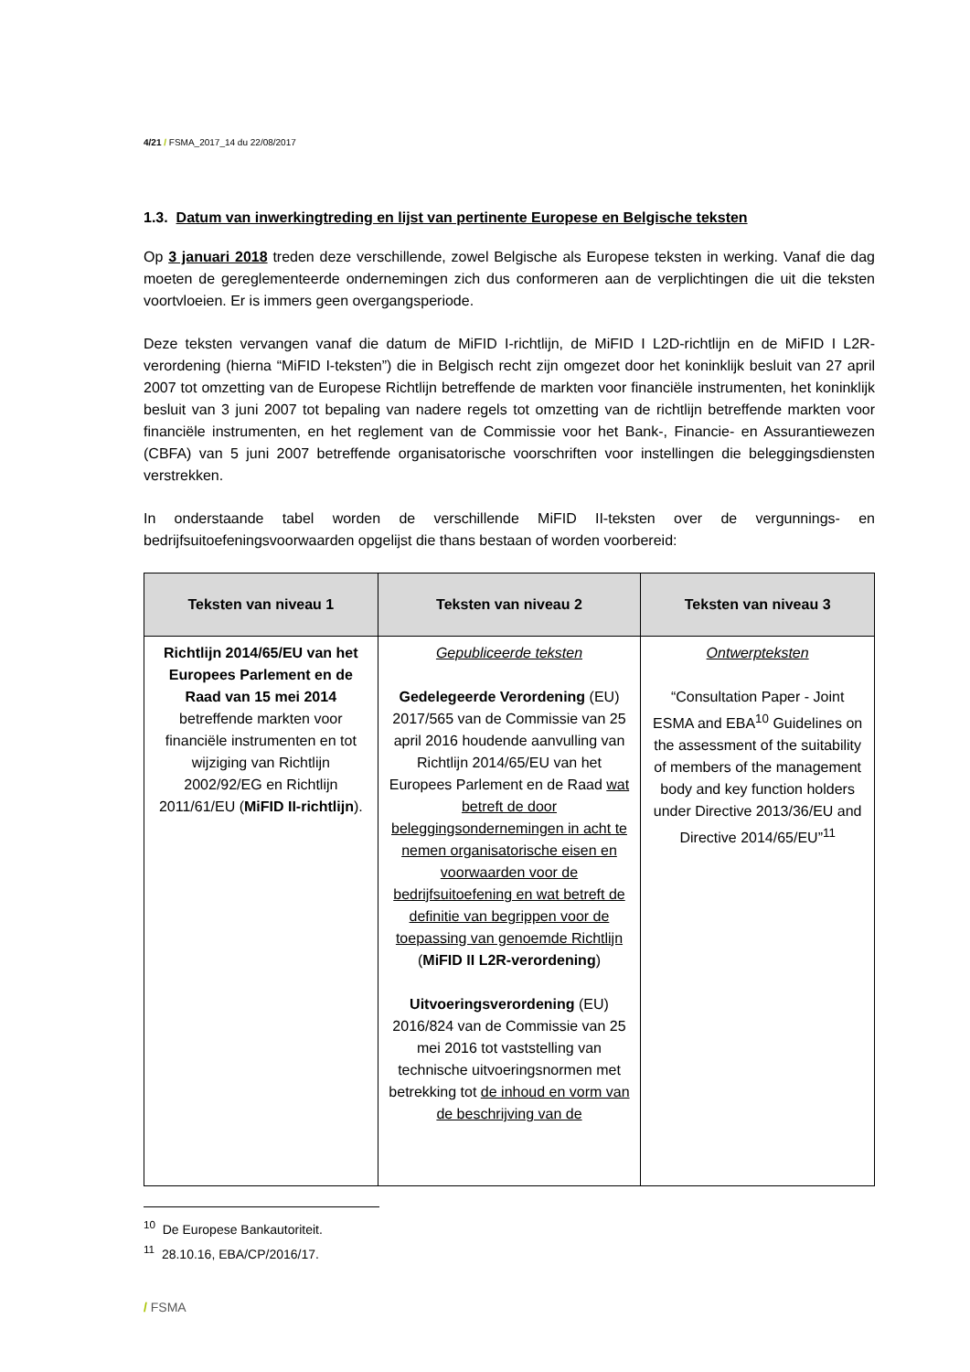4/21 / FSMA_2017_14 du 22/08/2017
1.3. Datum van inwerkingtreding en lijst van pertinente Europese en Belgische teksten
Op 3 januari 2018 treden deze verschillende, zowel Belgische als Europese teksten in werking. Vanaf die dag moeten de gereglementeerde ondernemingen zich dus conformeren aan de verplichtingen die uit die teksten voortvloeien. Er is immers geen overgangsperiode.
Deze teksten vervangen vanaf die datum de MiFID I-richtlijn, de MiFID I L2D-richtlijn en de MiFID I L2R-verordening (hierna “MiFID I-teksten”) die in Belgisch recht zijn omgezet door het koninklijk besluit van 27 april 2007 tot omzetting van de Europese Richtlijn betreffende de markten voor financiële instrumenten, het koninklijk besluit van 3 juni 2007 tot bepaling van nadere regels tot omzetting van de richtlijn betreffende markten voor financiële instrumenten, en het reglement van de Commissie voor het Bank-, Financie- en Assurantiewezen (CBFA) van 5 juni 2007 betreffende organisatorische voorschriften voor instellingen die beleggingsdiensten verstrekken.
In onderstaande tabel worden de verschillende MiFID II-teksten over de vergunnings- en bedrijfsuitoefeningsvoorwaarden opgelijst die thans bestaan of worden voorbereid:
| Teksten van niveau 1 | Teksten van niveau 2 | Teksten van niveau 3 |
| --- | --- | --- |
| Richtlijn 2014/65/EU van het Europees Parlement en de Raad van 15 mei 2014 betreffende markten voor financiële instrumenten en tot wijziging van Richtlijn 2002/92/EG en Richtlijn 2011/61/EU ( MiFID II-richtlijn ). | Gepubliceerde teksten Gedelegeerde Verordening (EU) 2017/565 van de Commissie van 25 april 2016 houdende aanvulling van Richtlijn 2014/65/EU van het Europees Parlement en de Raad wat betreft de door beleggingsondernemingen in acht te nemen organisatorische eisen en voorwaarden voor de bedrijfsuitoefening en wat betreft de definitie van begrippen voor de toepassing van genoemde Richtlijn ( MiFID II L2R-verordening ) Uitvoeringsverordening (EU) 2016/824 van de Commissie van 25 mei 2016 tot vaststelling van technische uitvoeringsnormen met betrekking tot de inhoud en vorm van de beschrijving van de | Ontwerpteksten “Consultation Paper - Joint ESMA and EBA<sup>10</sup> Guidelines on the assessment of the suitability of members of the management body and key function holders under Directive 2013/36/EU and Directive 2014/65/EU”<sup>11</sup> |
<sup>10</sup> De Europese Bankautoriteit.
<sup>11</sup> 28.10.16, EBA/CP/2016/17.
/ FSMA